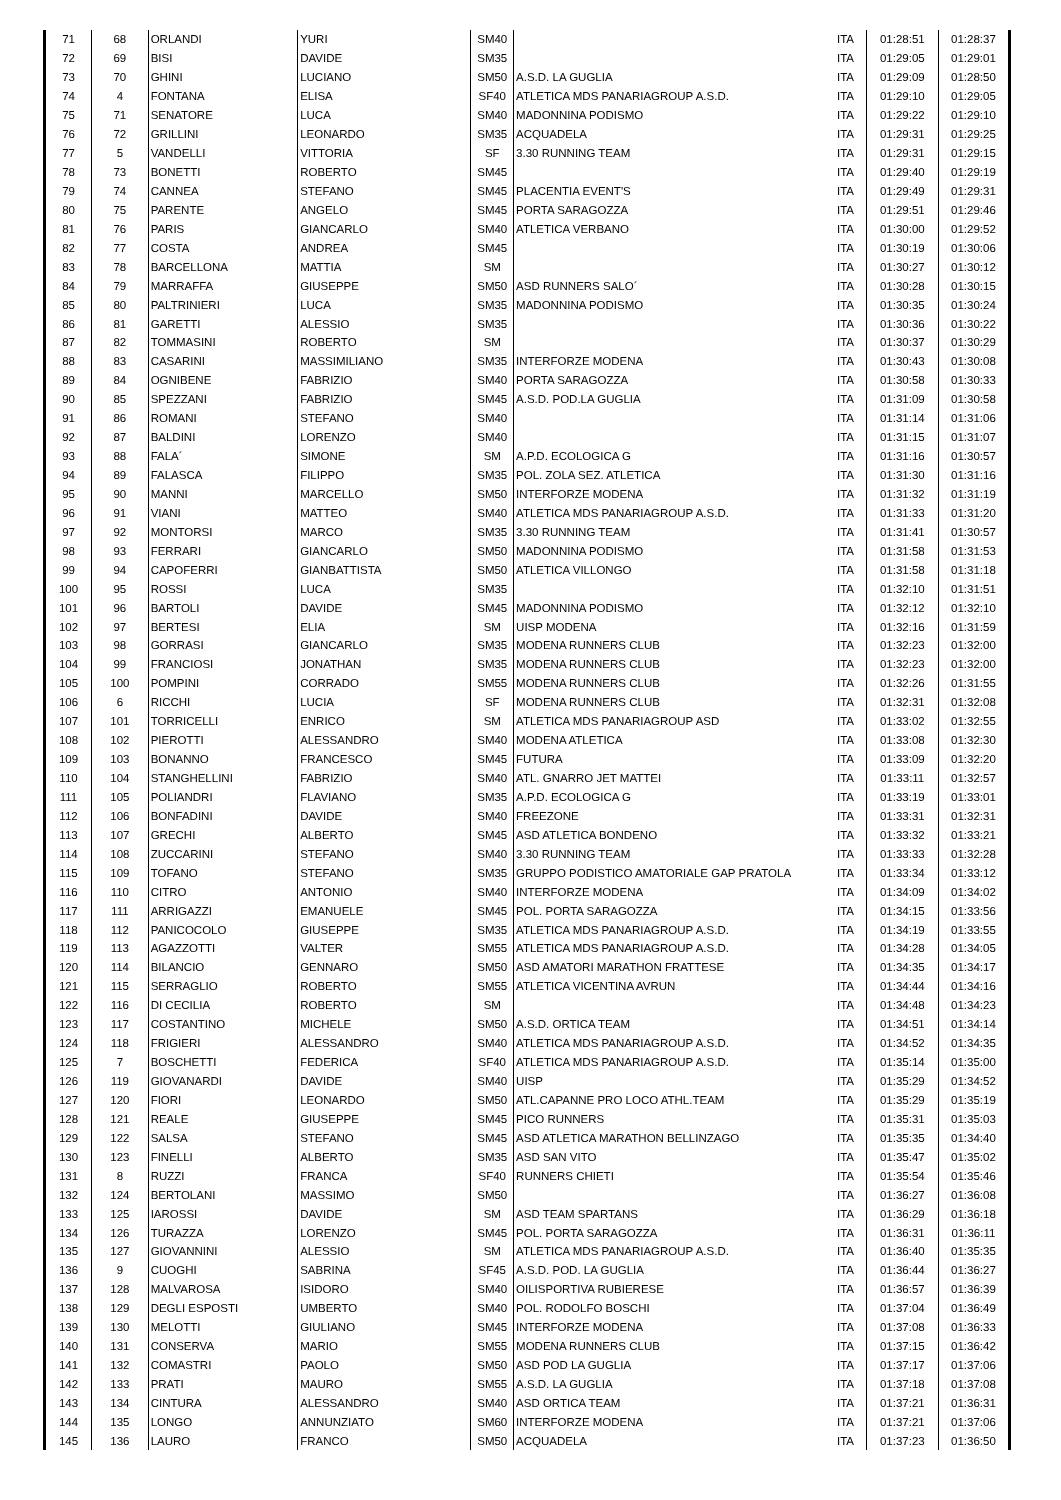| 71 | 68 | ORLANDI | YURI | SM40 | | ITA | 01:28:51 | 01:28:37 |
| 72 | 69 | BISI | DAVIDE | SM35 | | ITA | 01:29:05 | 01:29:01 |
| 73 | 70 | GHINI | LUCIANO | SM50 | A.S.D. LA GUGLIA | ITA | 01:29:09 | 01:28:50 |
| 74 | 4 | FONTANA | ELISA | SF40 | ATLETICA MDS PANARIAGROUP A.S.D. | ITA | 01:29:10 | 01:29:05 |
| 75 | 71 | SENATORE | LUCA | SM40 | MADONNINA PODISMO | ITA | 01:29:22 | 01:29:10 |
| 76 | 72 | GRILLINI | LEONARDO | SM35 | ACQUADELA | ITA | 01:29:31 | 01:29:25 |
| 77 | 5 | VANDELLI | VITTORIA | SF | 3.30 RUNNING TEAM | ITA | 01:29:31 | 01:29:15 |
| 78 | 73 | BONETTI | ROBERTO | SM45 | | ITA | 01:29:40 | 01:29:19 |
| 79 | 74 | CANNEA | STEFANO | SM45 | PLACENTIA EVENT'S | ITA | 01:29:49 | 01:29:31 |
| 80 | 75 | PARENTE | ANGELO | SM45 | PORTA SARAGOZZA | ITA | 01:29:51 | 01:29:46 |
| 81 | 76 | PARIS | GIANCARLO | SM40 | ATLETICA VERBANO | ITA | 01:30:00 | 01:29:52 |
| 82 | 77 | COSTA | ANDREA | SM45 | | ITA | 01:30:19 | 01:30:06 |
| 83 | 78 | BARCELLONA | MATTIA | SM | | ITA | 01:30:27 | 01:30:12 |
| 84 | 79 | MARRAFFA | GIUSEPPE | SM50 | ASD RUNNERS SALO´ | ITA | 01:30:28 | 01:30:15 |
| 85 | 80 | PALTRINIERI | LUCA | SM35 | MADONNINA PODISMO | ITA | 01:30:35 | 01:30:24 |
| 86 | 81 | GARETTI | ALESSIO | SM35 | | ITA | 01:30:36 | 01:30:22 |
| 87 | 82 | TOMMASINI | ROBERTO | SM | | ITA | 01:30:37 | 01:30:29 |
| 88 | 83 | CASARINI | MASSIMILIANO | SM35 | INTERFORZE MODENA | ITA | 01:30:43 | 01:30:08 |
| 89 | 84 | OGNIBENE | FABRIZIO | SM40 | PORTA SARAGOZZA | ITA | 01:30:58 | 01:30:33 |
| 90 | 85 | SPEZZANI | FABRIZIO | SM45 | A.S.D. POD.LA GUGLIA | ITA | 01:31:09 | 01:30:58 |
| 91 | 86 | ROMANI | STEFANO | SM40 | | ITA | 01:31:14 | 01:31:06 |
| 92 | 87 | BALDINI | LORENZO | SM40 | | ITA | 01:31:15 | 01:31:07 |
| 93 | 88 | FALA´ | SIMONE | SM | A.P.D. ECOLOGICA G | ITA | 01:31:16 | 01:30:57 |
| 94 | 89 | FALASCA | FILIPPO | SM35 | POL. ZOLA SEZ. ATLETICA | ITA | 01:31:30 | 01:31:16 |
| 95 | 90 | MANNI | MARCELLO | SM50 | INTERFORZE MODENA | ITA | 01:31:32 | 01:31:19 |
| 96 | 91 | VIANI | MATTEO | SM40 | ATLETICA MDS PANARIAGROUP A.S.D. | ITA | 01:31:33 | 01:31:20 |
| 97 | 92 | MONTORSI | MARCO | SM35 | 3.30 RUNNING TEAM | ITA | 01:31:41 | 01:30:57 |
| 98 | 93 | FERRARI | GIANCARLO | SM50 | MADONNINA PODISMO | ITA | 01:31:58 | 01:31:53 |
| 99 | 94 | CAPOFERRI | GIANBATTISTA | SM50 | ATLETICA VILLONGO | ITA | 01:31:58 | 01:31:18 |
| 100 | 95 | ROSSI | LUCA | SM35 | | ITA | 01:32:10 | 01:31:51 |
| 101 | 96 | BARTOLI | DAVIDE | SM45 | MADONNINA PODISMO | ITA | 01:32:12 | 01:32:10 |
| 102 | 97 | BERTESI | ELIA | SM | UISP MODENA | ITA | 01:32:16 | 01:31:59 |
| 103 | 98 | GORRASI | GIANCARLO | SM35 | MODENA RUNNERS CLUB | ITA | 01:32:23 | 01:32:00 |
| 104 | 99 | FRANCIOSI | JONATHAN | SM35 | MODENA RUNNERS CLUB | ITA | 01:32:23 | 01:32:00 |
| 105 | 100 | POMPINI | CORRADO | SM55 | MODENA RUNNERS CLUB | ITA | 01:32:26 | 01:31:55 |
| 106 | 6 | RICCHI | LUCIA | SF | MODENA RUNNERS CLUB | ITA | 01:32:31 | 01:32:08 |
| 107 | 101 | TORRICELLI | ENRICO | SM | ATLETICA MDS PANARIAGROUP ASD | ITA | 01:33:02 | 01:32:55 |
| 108 | 102 | PIEROTTI | ALESSANDRO | SM40 | MODENA ATLETICA | ITA | 01:33:08 | 01:32:30 |
| 109 | 103 | BONANNO | FRANCESCO | SM45 | FUTURA | ITA | 01:33:09 | 01:32:20 |
| 110 | 104 | STANGHELLINI | FABRIZIO | SM40 | ATL. GNARRO JET MATTEI | ITA | 01:33:11 | 01:32:57 |
| 111 | 105 | POLIANDRI | FLAVIANO | SM35 | A.P.D. ECOLOGICA G | ITA | 01:33:19 | 01:33:01 |
| 112 | 106 | BONFADINI | DAVIDE | SM40 | FREEZONE | ITA | 01:33:31 | 01:32:31 |
| 113 | 107 | GRECHI | ALBERTO | SM45 | ASD ATLETICA BONDENO | ITA | 01:33:32 | 01:33:21 |
| 114 | 108 | ZUCCARINI | STEFANO | SM40 | 3.30 RUNNING TEAM | ITA | 01:33:33 | 01:32:28 |
| 115 | 109 | TOFANO | STEFANO | SM35 | GRUPPO PODISTICO AMATORIALE GAP PRATOLA | ITA | 01:33:34 | 01:33:12 |
| 116 | 110 | CITRO | ANTONIO | SM40 | INTERFORZE MODENA | ITA | 01:34:09 | 01:34:02 |
| 117 | 111 | ARRIGAZZI | EMANUELE | SM45 | POL. PORTA SARAGOZZA | ITA | 01:34:15 | 01:33:56 |
| 118 | 112 | PANICOCOLO | GIUSEPPE | SM35 | ATLETICA MDS PANARIAGROUP A.S.D. | ITA | 01:34:19 | 01:33:55 |
| 119 | 113 | AGAZZOTTI | VALTER | SM55 | ATLETICA MDS PANARIAGROUP A.S.D. | ITA | 01:34:28 | 01:34:05 |
| 120 | 114 | BILANCIO | GENNARO | SM50 | ASD AMATORI MARATHON FRATTESE | ITA | 01:34:35 | 01:34:17 |
| 121 | 115 | SERRAGLIO | ROBERTO | SM55 | ATLETICA VICENTINA AVRUN | ITA | 01:34:44 | 01:34:16 |
| 122 | 116 | DI CECILIA | ROBERTO | SM | | ITA | 01:34:48 | 01:34:23 |
| 123 | 117 | COSTANTINO | MICHELE | SM50 | A.S.D. ORTICA TEAM | ITA | 01:34:51 | 01:34:14 |
| 124 | 118 | FRIGIERI | ALESSANDRO | SM40 | ATLETICA MDS PANARIAGROUP A.S.D. | ITA | 01:34:52 | 01:34:35 |
| 125 | 7 | BOSCHETTI | FEDERICA | SF40 | ATLETICA MDS PANARIAGROUP A.S.D. | ITA | 01:35:14 | 01:35:00 |
| 126 | 119 | GIOVANARDI | DAVIDE | SM40 | UISP | ITA | 01:35:29 | 01:34:52 |
| 127 | 120 | FIORI | LEONARDO | SM50 | ATL.CAPANNE PRO LOCO ATHL.TEAM | ITA | 01:35:29 | 01:35:19 |
| 128 | 121 | REALE | GIUSEPPE | SM45 | PICO RUNNERS | ITA | 01:35:31 | 01:35:03 |
| 129 | 122 | SALSA | STEFANO | SM45 | ASD ATLETICA MARATHON BELLINZAGO | ITA | 01:35:35 | 01:34:40 |
| 130 | 123 | FINELLI | ALBERTO | SM35 | ASD SAN VITO | ITA | 01:35:47 | 01:35:02 |
| 131 | 8 | RUZZI | FRANCA | SF40 | RUNNERS CHIETI | ITA | 01:35:54 | 01:35:46 |
| 132 | 124 | BERTOLANI | MASSIMO | SM50 | | ITA | 01:36:27 | 01:36:08 |
| 133 | 125 | IAROSSI | DAVIDE | SM | ASD TEAM SPARTANS | ITA | 01:36:29 | 01:36:18 |
| 134 | 126 | TURAZZA | LORENZO | SM45 | POL. PORTA SARAGOZZA | ITA | 01:36:31 | 01:36:11 |
| 135 | 127 | GIOVANNINI | ALESSIO | SM | ATLETICA MDS PANARIAGROUP A.S.D. | ITA | 01:36:40 | 01:35:35 |
| 136 | 9 | CUOGHI | SABRINA | SF45 | A.S.D. POD. LA GUGLIA | ITA | 01:36:44 | 01:36:27 |
| 137 | 128 | MALVAROSA | ISIDORO | SM40 | OILISPORTIVA RUBIERESE | ITA | 01:36:57 | 01:36:39 |
| 138 | 129 | DEGLI ESPOSTI | UMBERTO | SM40 | POL. RODOLFO BOSCHI | ITA | 01:37:04 | 01:36:49 |
| 139 | 130 | MELOTTI | GIULIANO | SM45 | INTERFORZE MODENA | ITA | 01:37:08 | 01:36:33 |
| 140 | 131 | CONSERVA | MARIO | SM55 | MODENA RUNNERS CLUB | ITA | 01:37:15 | 01:36:42 |
| 141 | 132 | COMASTRI | PAOLO | SM50 | ASD POD LA GUGLIA | ITA | 01:37:17 | 01:37:06 |
| 142 | 133 | PRATI | MAURO | SM55 | A.S.D. LA GUGLIA | ITA | 01:37:18 | 01:37:08 |
| 143 | 134 | CINTURA | ALESSANDRO | SM40 | ASD ORTICA TEAM | ITA | 01:37:21 | 01:36:31 |
| 144 | 135 | LONGO | ANNUNZIATO | SM60 | INTERFORZE MODENA | ITA | 01:37:21 | 01:37:06 |
| 145 | 136 | LAURO | FRANCO | SM50 | ACQUADELA | ITA | 01:37:23 | 01:36:50 |